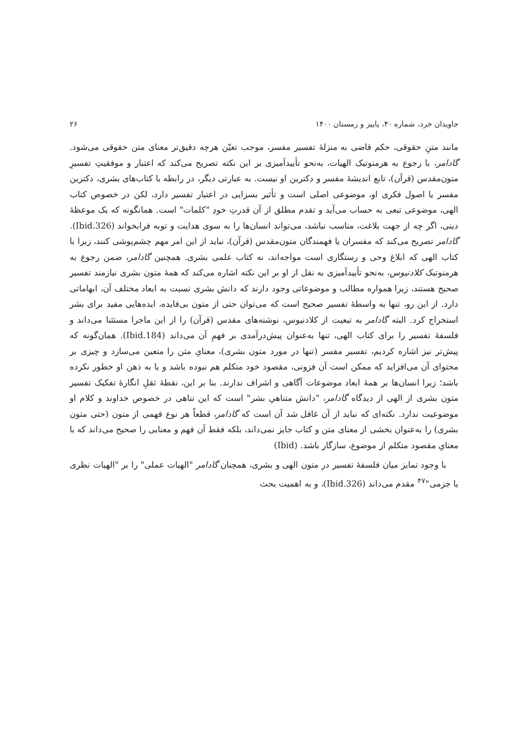جاویدان خرد، شماره ۴۰، پاییز و زمستان ۱۴۰۰ ۲۶
مانند متنِ حقوقی، حکم قاضی به منزلهٔ تفسیر مفسر، موجب تعیّن هرچه دقیق‌تر معنای متن حقوقی می‌شود. گادامر، با رجوع به هرمنوتیک الهیات، به‌نحو تأییدآمیزی بر این نکته تصریح می‌کند که اعتبار و موفقیتِ تفسیرِ متون‌مقدس (قرآن)، تابع اندیشهٔ مفسر و دکترین او نیست. به عبارتی دیگر، در رابطه با کتاب‌های بشری، دکترین مفسر یا اصول فکری او، موضوعی اصلی است و تأثیر بسزایی در اعتبار تفسیر دارد، لکن در خصوص کتاب الهی، موضوعی تبعی به حساب می‌آید و تقدم مطلق از آن قدرتِ خودِ "کلمات" است. همانگونه که یک موعظهٔ دینی، اگر چه از جهت بلاغت، مناسب نباشد، می‌تواند انسان‌ها را به سوی هدایت و توبه فرابخواند (Ibid.326). گادامر تصریح می‌کند که مفسران یا فهمندگان متون‌مقدس (قرآن)، نباید از این امر مهم چشم‌پوشی کنند، زیرا با کتاب الهی که ابلاغ وحی و رستگاری است مواجه‌اند، نه کتاب علمی بشری. همچنین گادامر، ضمن رجوع به هرمنوتیک کلادنیوس، به‌نحو تأییدآمیزی به نقل از او بر این نکته اشاره می‌کند که همهٔ متون بشری نیازمند تفسیر صحیح هستند، زیرا همواره مطالب و موضوعاتی وجود دارند که دانش بشری نسبت به ابعاد مختلف آن، ابهاماتی دارد. از این رو، تنها به واسطهٔ تفسیر صحیح است که می‌توان حتی از متون بی‌فایده، ایده‌هایی مفید برای بشر استخراج کرد. البته گادامر به تبعیت از کلادنیوس، نوشته‌های مقدس (قرآن) را از این ماجرا مستثنا می‌داند و فلسفهٔ تفسیر را برای کتاب الهی، تنها به‌عنوان پیش‌درآمدی بر فهمِ آن می‌داند (Ibid.184). همان‌گونه که پیش‌تر نیز اشاره کردیم، تفسیر مفسر (تنها در مورد متون بشری)، معنایِ متن را متعین می‌سازد و چیزی بر محتوای آن می‌افزاید که ممکن است آن فزونی، مقصود خود متکلم هم نبوده باشد و یا به ذهن او خطور نکرده باشد؛ زیرا انسان‌ها بر همهٔ ابعاد موضوعات آگاهی و اشراف ندارند. بنا بر این، نقطهٔ ثقلِ انگارهٔ تفکیک تفسیر متون بشری از الهی از دیدگاه گادامر، "دانش متناهیِ بشر" است که این تناهی در خصوص خداوند و کلام او موضوعیت ندارد. نکته‌ای که نباید از آن غافل شد آن است که گادامر، قطعاً هر نوع فهمی از متون (حتی متون بشری) را به‌عنوان بخشی از معنای متن و کتاب جایز نمی‌داند، بلکه فقط آن فهم و معنایی را صحیح می‌داند که با معنایِ مقصود متکلم از موضوع، سازگار باشد. (Ibid)
با وجود تمایز میان فلسفهٔ تفسیر در متون الهی و بشری، همچنان گادامر "الهیات عملی" را بر "الهیات نظری یا جزمی"<sup>۴۷</sup> مقدم می‌داند (Ibid.326)، و به اهمیت بحث